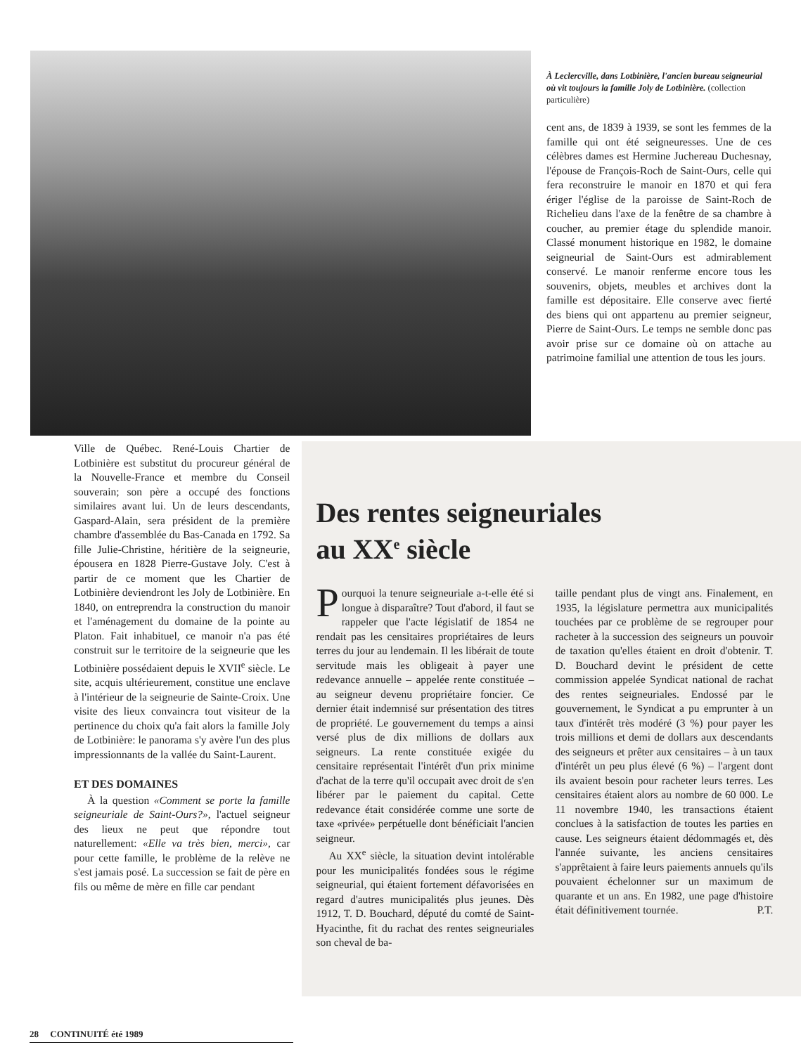À Leclercville, dans Lotbinière, l'ancien bureau seigneurial où vit toujours la famille Joly de Lotbinière. (collection particulière)
cent ans, de 1839 à 1939, se sont les femmes de la famille qui ont été seigneuresses. Une de ces célèbres dames est Hermine Juchereau Duchesnay, l'épouse de François-Roch de Saint-Ours, celle qui fera reconstruire le manoir en 1870 et qui fera ériger l'église de la paroisse de Saint-Roch de Richelieu dans l'axe de la fenêtre de sa chambre à coucher, au premier étage du splendide manoir. Classé monument historique en 1982, le domaine seigneurial de Saint-Ours est admirablement conservé. Le manoir renferme encore tous les souvenirs, objets, meubles et archives dont la famille est dépositaire. Elle conserve avec fierté des biens qui ont appartenu au premier seigneur, Pierre de Saint-Ours. Le temps ne semble donc pas avoir prise sur ce domaine où on attache au patrimoine familial une attention de tous les jours.
Ville de Québec. René-Louis Chartier de Lotbinière est substitut du procureur général de la Nouvelle-France et membre du Conseil souverain; son père a occupé des fonctions similaires avant lui. Un de leurs descendants, Gaspard-Alain, sera président de la première chambre d'assemblée du Bas-Canada en 1792. Sa fille Julie-Christine, héritière de la seigneurie, épousera en 1828 Pierre-Gustave Joly. C'est à partir de ce moment que les Chartier de Lotbinière deviendront les Joly de Lotbinière. En 1840, on entreprendra la construction du manoir et l'aménagement du domaine de la pointe au Platon. Fait inhabituel, ce manoir n'a pas été construit sur le territoire de la seigneurie que les Lotbinière possédaient depuis le XVII<sup>e</sup> siècle. Le site, acquis ultérieurement, constitue une enclave à l'intérieur de la seigneurie de Sainte-Croix. Une visite des lieux convaincra tout visiteur de la pertinence du choix qu'a fait alors la famille Joly de Lotbinière: le panorama s'y avère l'un des plus impressionnants de la vallée du Saint-Laurent.
ET DES DOMAINES
À la question «Comment se porte la famille seigneuriale de Saint-Ours?», l'actuel seigneur des lieux ne peut que répondre tout naturellement: «Elle va très bien, merci», car pour cette famille, le problème de la relève ne s'est jamais posé. La succession se fait de père en fils ou même de mère en fille car pendant
Des rentes seigneuriales
au XX<sup>e</sup> siècle
Pourquoi la tenure seigneuriale a-t-elle été si longue à disparaître? Tout d'abord, il faut se rappeler que l'acte législatif de 1854 ne rendait pas les censitaires propriétaires de leurs terres du jour au lendemain. Il les libérait de toute servitude mais les obligeait à payer une redevance annuelle – appelée rente constituée – au seigneur devenu propriétaire foncier. Ce dernier était indemnisé sur présentation des titres de propriété. Le gouvernement du temps a ainsi versé plus de dix millions de dollars aux seigneurs. La rente constituée exigée du censitaire représentait l'intérêt d'un prix minime d'achat de la terre qu'il occupait avec droit de s'en libérer par le paiement du capital. Cette redevance était considérée comme une sorte de taxe «privée» perpétuelle dont bénéficiait l'ancien seigneur.
Au XX<sup>e</sup> siècle, la situation devint intolérable pour les municipalités fondées sous le régime seigneurial, qui étaient fortement défavorisées en regard d'autres municipalités plus jeunes. Dès 1912, T. D. Bouchard, député du comté de Saint-Hyacinthe, fit du rachat des rentes seigneuriales son cheval de ba-
taille pendant plus de vingt ans. Finalement, en 1935, la législature permettra aux municipalités touchées par ce problème de se regrouper pour racheter à la succession des seigneurs un pouvoir de taxation qu'elles étaient en droit d'obtenir. T. D. Bouchard devint le président de cette commission appelée Syndicat national de rachat des rentes seigneuriales. Endossé par le gouvernement, le Syndicat a pu emprunter à un taux d'intérêt très modéré (3 %) pour payer les trois millions et demi de dollars aux descendants des seigneurs et prêter aux censitaires – à un taux d'intérêt un peu plus élevé (6 %) – l'argent dont ils avaient besoin pour racheter leurs terres. Les censitaires étaient alors au nombre de 60 000. Le 11 novembre 1940, les transactions étaient conclues à la satisfaction de toutes les parties en cause. Les seigneurs étaient dédommagés et, dès l'année suivante, les anciens censitaires s'apprêtaient à faire leurs paiements annuels qu'ils pouvaient échelonner sur un maximum de quarante et un ans. En 1982, une page d'histoire était définitivement tournée. P.T.
28 CONTINUITÉ été 1989